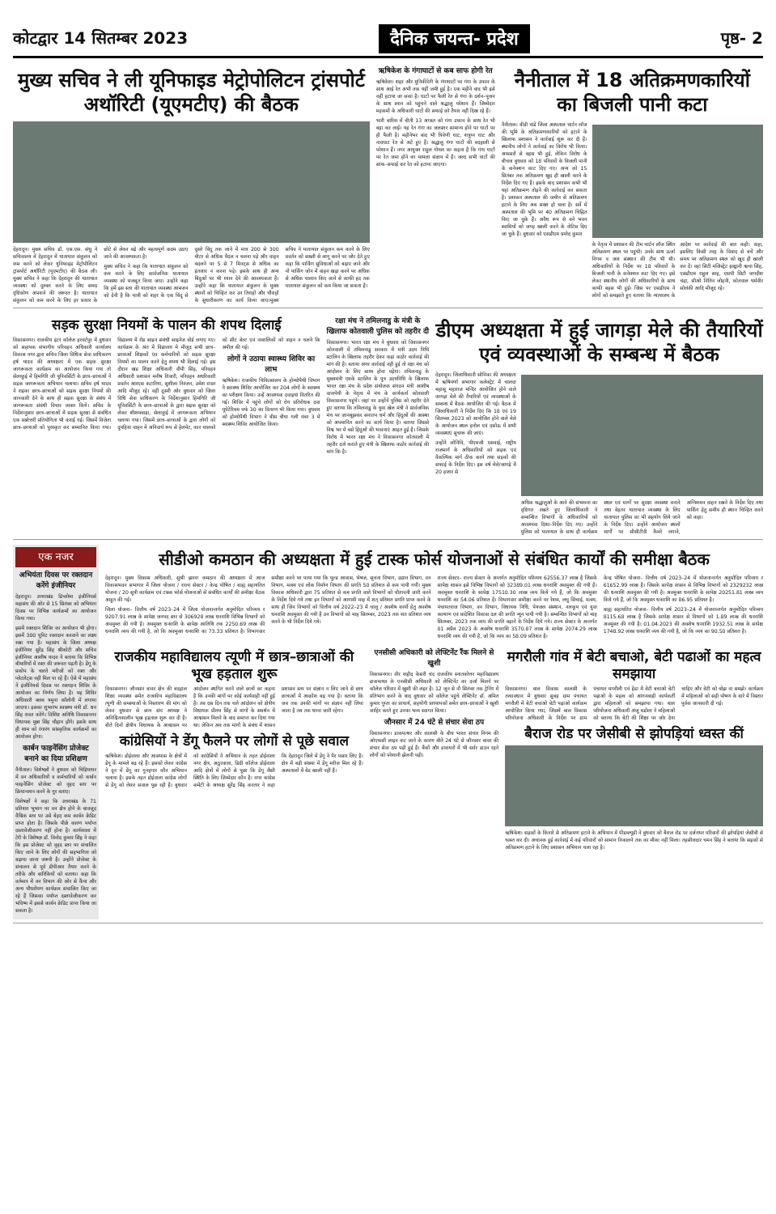कोटद्वार 14 सितम्बर 2023 दैनिक जयन्त- प्रदेश पृष्ठ- 2
मुख्य सचिव ने ली यूनिफाइड मेट्रोपोलिटन ट्रांसपोर्ट अथॉरिटी (यूएमटीए) की बैठक
देहरादून। मुख्य सचिव डॉ. एस.एस. संधु ने सचिवालय में देहरादून में यातायात संकुलन को कम करने को लेकर यूनिफाइड मेट्रोपोलिटन ट्रांसपोर्ट अथॉरिटी (यूएमटीए) की बैठक ली। मुख्य सचिव ने कहा कि देहरादून की यातायात व्यवस्था को दुरुस्त करने के लिए समग्र दृष्टिकोण अपनाने की जरूरत है। यातायात संकुलन को कम करने के लिए हर प्रकार के छोटे से लेकर बड़े और महत्वपूर्ण कदम उठाए जाने की आवश्यकता है।
मुख्य सचिव ने कहा कि यातायात संकुलन को कम करने के लिए सार्वजनिक यातायात व्यवस्था को मजबूत किया जाए। उन्होंने कहा कि हमें इस स्तर की यातायात व्यवस्था आमजन को देनी है कि यात्री को शहर के एक बिंदु से दूसरे बिंदु तक जाने में मात्र 200 से 300 मीटर से अधिक पैदल न चलना पड़े और वाहन बदलने पर 5 से 7 मिनट्स से अधिक का इंतजार न करना पड़े। इसके साथ ही अन्य बिंदुओं पर भी ध्यान देने की आवश्यकता है। उन्होंने कहा कि यातायात संकुलन के मुख्य स्थानों को चिन्हित कर उन तिराहों और चौराहों के सुधारीकरण का कार्य किया जाए।मुख्य सचिव ने यातायात संकुलन कम करने के लिए प्रवर्तन को सख्ती से लागू करने पर जोर देते हुए कहा कि पार्किंग सुविधाओं को बढ़ाए जाने और नो पार्किंग जोन में वाहन खड़ा करने पर अधिक से अधिक चालान किए जाने से काफी हद तक यातायात संकुलन को कम किया जा सकता है।
ऋषिकेश के गंगाघाटों से कब साफ होगी रेत
ऋषिकेश। शहर और मुनिकीरेती के गंगाघाटों पर गंगा के उफान के साथ आई रेत अभी तक यहीं जमी हुई है। एक महीने बाद भी इसे नहीं हटाया जा सका है। घाटों पर फैली रेत से गंगा के दर्शन–पूजन के साथ स्नान को पहुंचने वाले श्रद्धालु परेशान हैं। जिम्मेदार महकमों के अधिकारी घाटों की सफाई को तैयार नहीं दिख रहे हैं।
भारी बारिश में बीती 13 अगस्त को गंगा उफान के साथ रेत भी बहा कर लाई। यह रेत गंगा का जलस्तर सामान्य होने पर घाटों पर ही फैली है। महीनेभर बाद भी त्रिवेणी घाट, शत्रुघ्न घाट और नावघाट रेत से अटे हुए हैं। श्रद्धालु गंगा घाटों की बदहाली से परेशान हैं। नगर आयुक्त राहुल गोयल का कहना है कि गंगा घाटों पर रेत जमा होने का मामला संज्ञान में है। जल्द सभी घाटों की साफ–सफाई कर रेत को हटाया जाएगा।
नैनीताल में 18 अतिक्रमणकारियों का बिजली पानी कटा
नैनीताल। बीडी पांडे जिला अस्पताल चार्टन लॉज की भूमि के अतिक्रमणकारियों को हटाने के खिलाफ प्रशासन ने कार्रवाई शुरू कर दी है। स्थानीय लोगों ने कार्रवाई का विरोध भी किया। अफसरों से बहस भी हुई, लेकिन विरोध के बीचज बुधवार को 18 परिवारों के बिजली पानी के कनेक्शन काट दिए गए। अन्य को 15 सितंबर तक अतिक्रमण खुद ही खाली करने के निर्देश दिए गए हैं। इसके बाद प्रशासन कभी भी यहां अतिक्रमण तोड़ने की कार्रवाई कर सकता है। प्रशासन अस्पताल की जमीन से अतिक्रमण हटाने के लिए अब सख्त हो चला है। सर्वे में अस्पताल की भूमि पर 40 अतिक्रमण चिह्नित किए जा चुके हैं। अवैध रूप से बने भवन स्वामियों को जगह खाली करने के नोटिस दिए जा चुके हैं। बुधवार को एसडीएम प्रमोद कुमार
के नेतृत्व में प्रशासन की टीम चार्टन लॉज स्थित अतिक्रमण स्थल पर पहुंची। उनके साथ ऊर्जा निगम व जल संस्थान की टीम भी थी। अधिकारियों के निर्देश पर 18 परिवारों के बिजली पानी के कनेक्शन काट दिए गए। इसे लेकर स्थानीय लोगों की अधिकारियों के साथ काफी बहस भी हुई। जिस पर एसडीएम ने लोगों को समझाते हुए बताया कि न्यायालय के आदेश पर कार्रवाई की बात कही। कहा, इसलिए किसी तरह के विवाद से बचें और समय पर अतिक्रमण स्थल को खुद ही खाली कर दें। वहां सिटी मजिस्ट्रेट हल्द्वानी ऋचा सिंह, एसडीएम राहुल साह, एसपी सिटी जगदीश चंद्रा, सीओ नितिन लोहनी, कोतवाल धर्मवीर सोलंकी आदि मौजूद रहे।
सड़क सुरक्षा नियमों के पालन की शपथ दिलाई
विकासनगर। राजकीय इंटर कॉलेज हरबर्टपुर में बुधवार को सहायक संभागीय परिवहन अधिकारी कार्यालय विकास नगर द्वारा सचिव जिला विधिक सेवा प्राधिकरण हर्ष यादव की अध्यक्षता में एक सड़क सुरक्षा जागरूकता कार्यक्रम का आयोजन किया गया तो सेलाकुई में हिमगिरि जी यूनिवर्सिटी के छात्र–छात्राओं ने सड़क जागरूकता अभियान चलाया। सचिव हर्ष यादव ने राइका छात्र–छात्राओं को सड़क सुरक्षा नियमों की जानकारी देने के साथ ही सड़क सुरक्षा के संबंध में जागरूकता संबंधी विचार व्यक्त किये। सचिव के निर्देशानुसार छात्र–छात्राओं में सड़क सुरक्षा से संबंधित एक प्रश्नोत्तरी प्रतियोगिता भी कराई गई। जिसमें विजेता छात्र–छात्राओं को पुरस्कृत कर सम्मानित किया गया। विद्यालय में रोड साइन संबंधी साइनेज बोर्ड लगाए गए। कार्यक्रम के अंत में विद्यालय मे मौजूद सभी छात्र–छात्राओं शिक्षकों एंव कर्मचारियों को सड़क सुरक्षा नियमों का पालन करने हेतु शपथ भी दिलाई गई। इस दौरान खंड शिक्षा अधिकारी वीपी सिंह, परिवहन अधिकारी प्रशासन मनीष तिवारी, परिवहन अधरिकारी प्रवर्तन आरएस कटारिया, सुशीला निरंजन, उमेश रावत आदि मौजूद रहे। वहीं दूसरी ओर बुधवार को जिला विधि सेवा प्राधिकरण के निर्देशानुसार हिमगिरि जी यूनिवर्सिटी के छात्र–छात्राओं के द्वारा सड़क सुरक्षा को लेकर शीशमबाड़ा, सेलाकुई में जागरूकता अभियान चलाया गया। जिसमें छात्र–छात्राओं के द्वारा लोगों को दुपहिया वाहन मे अनिवार्य रूप से हेलमेट, कार चालको को सीट बेल्ट एवं नाबालिकों को वाहन न चलने कि अपील की गई।
लोगों ने उठाया स्वास्थ्य शिविर का लाभ
ऋषिकेश। राजकीय चिकित्सालय के होम्योपैथी विभाग ने स्वास्थ्य शिविर आयोजित कर 204 लोगों के स्वास्थ्य का परीक्षण किया। उन्हें आवश्यक दवाइयां वितरित की गई। शिविर में पहुंचे लोगों को रोग प्रतिरोधक दवा यूपेटेरियम पर्फ 30 का वितरण भी किया गया। बुधवार को होम्योपैथी विभाग ने बीस बीघा गली नंबर 3 में स्वास्थ्य शिविर आयोजित किया।
रक्षा मंच ने तमिलनाडु के मंत्री के खिलाफ कोतवाली पुलिस को तहरीर दी
विकासनगर। भारत रक्षा मंच ने बुधवार को विकासनगर कोतवाली में तमिलनाडु सरकार में मंत्री उदय निधि स्टालिन के खिलाफ तहरीर देकर कड़ा कठोर कार्रवाई की मांग की है। बताया अगर कार्रवाई नहीं हुई तो रक्षा मंच को आंदोलन के लिए बाध्य होना पड़ेगा। तमिलनाडु के मुख्यमंत्री एमके स्टालिन के पुत्र उदयनिधि के खिलाफ भारत रक्षा मंच के प्रदेश संयोजक संगठन मंत्री आशीष वाजपेयी के नेतृत्व में मंच के कार्यकर्ता कोतवाली विकासनगर पहुंचे। जहां पर उन्होंने पुलिस को तहरीर देते हुए बताया कि तमिलनाडु के युवा खेल मंत्री ने सार्वजनिक मंच पर जानबूझकर सनातन धर्म और हिंदुओं की आस्था को अपमानित करने का कार्य किया है। बताया जिससे विश्व भर में बसे हिंदुओं की भावनाएं आहत हुई है। जिसके विरोध में भारत रक्षा मंच ने विकासनगर कोतवाली में तहरीर दर्ज कराते हुए मंत्री के खिलाफ कठोर कार्रवाई की मांग कि है।
डीएम अध्यक्षता में हुई जागड़ा मेले की तैयारियों एवं व्यवस्थाओं के सम्बन्ध में बैठक
देहरादून। जिलाधिकारी सोनिका की अध्यक्षता में ऋषिपर्णा सभागार कलेक्ट्रेट में चालदा महासू महाराज मन्दिर आयोजित होने वाले जागड़ा मेले की तैयारियों एवं व्यवस्थाओं के सम्बन्ध में बैठक आयोजित की गई। बैठक में जिलाधिकारी ने निर्देश दिए कि 18 एवं 19 सितम्बर 2023 को आयोजित होने वाले मेले के आयोजन स्थल हनोल एवं दसोऊ में सभी व्यवस्थाएं सुचारू की जाएं।
उन्होंने लोनिवि, पीएमजी एसवाई, राष्ट्रीय राजमार्ग के अधिकारियों को सड़क एवं वैकल्पिक मार्ग ठीक करने तथा सड़कों की सफाई के निर्देश दिए। इस वर्ष मेले/जागड़े में 20 हजार से
अधिक श्रद्धालुओं के आने की संभावना का दृष्टिगत रखते हुए जिलाधिकारी ने सम्बन्धित विभागों के अधिकारियों को आवश्यक दिशा–निर्देश दिए गए। उन्होंने पुलिस को यातायात के साथ ही कार्यक्रम स्थल एवं मार्गो पर सुरक्षा व्यवस्था बनाने तथा बेहतर यातायात व्यवस्था के लिए यातायात पुलिस का भी सहयोग लिये जाने के निर्देश दिए। उन्होंने आयोजन स्थलों मार्गों पर सीसीटीवी कैमरे लगाने, अग्निशमन वाहन रखने के निर्देश दिए तथा पार्किंग हेतु समीप ही स्थान चिन्हित करने को कहा।
एक नजर
अभियंता दिवस पर रक्तदान करेंगे इंजीनियर
देहरादून। उत्तराखंड डिप्लोमा इंजीनियर्स महासंघ की ओर से 15 सितंबर को अभियंता दिवस पर विभिन्न कार्यक्रमों का आयोजन किया गया।
इसमें रक्तदान शिविर का आयोजन भी होगा। इसमें 300 यूनिट रक्तदान करवाने का लक्ष्य रखा गया है। महासंघ के जिला अध्यक्ष इंजीनियर सुरेंद्र सिंह श्रीकोटी और सचिव इंजीनियर आशीष यादव ने बताया कि विभिन्न बीमारियों में रक्त की जरूरत पड़ती है। डेंगू के प्रकोप के चलते मरीजों को रक्त और प्लेटलेट्स नहीं मिल पा रहे हैं। ऐसे में महासंघ ने इंजीनियर्स दिवस पर रक्तदान शिविर के आयोजन का निर्णय लिया है। यह शिविर अधिकारी क्लब यमुना कॉलोनी में लगाया जाएगा। इसका शुभारंभ स्वास्थ्य मंत्री डॉ. धन सिंह रावत करेंगे। विशिष्ट अतिथि विकासनगर विधायक मुन्ना सिंह चौहान होंगे। इसके साथ ही शाम को रंगारंग सांस्कृतिक कार्यक्रमों का आयोजन होगा।
कार्बन फाइनेंसिंग प्रोजेक्ट बनाने का दिया प्रशिक्षण
नैनीताल। विशेषज्ञों ने बुधवार को चिड़ियाघर में वन अधिकारियों व कर्मचारियों को कार्बन फाइनेंसिंग प्रोजेक्ट को वृहद स्तर पर क्रियान्वयन करने के गुर बताए।
विशेषज्ञों ने कहा कि उत्तराखंड के 71 प्रतिशत भूभाग पर वन क्षेत्र होने के बावजूद वैश्विक स्तर पर उसे बेहद कम कार्बन क्रेडिट प्राप्त होता है। जिसके पीछे कारण पर्याप्त दस्तावेजीकरण नहीं होना है। कार्यशाला में टेरी के विशेषज्ञ डॉ. विनोद कुमार सिंह ने कहा कि इस प्रोजेक्ट को वृहद स्तर पर संचालित किए जाने के लिए लोगों की सहभागिता को बढ़ाया जाना जरूरी है। उन्होंने प्रोजेक्ट के संचालन से पूर्व डीपीआर तैयार करने के तरीके और बारिकियों को बताया। कहा कि वर्तमान में वन विभाग की ओर से कैंपा और अन्य पौधरोपण कार्यक्रम संचालित किए जा रहे हैं जिसका पर्याप्त दस्तावेजीकरण कर भविष्य में इससे कार्बन क्रेडिट प्राप्त किया जा सकता है।
सीडीओ कमठान की अध्यक्षता में हुई टास्क फोर्स योजनाओं से संबंधित कार्यों की समीक्षा बैठक
देहरादून। मुख्य विकास अधिकारी, सुश्री झरना कमठान की अध्यक्षता में आज विकासभवन सभागार में जिला योजना / राज्य सेक्टर / केन्द्र पोषित / बाह्य सहायतित योजना / 20 सूत्री कार्यक्रम एवं टास्क फोर्स योजनाओं से संबंधित कार्यों की समीक्षा बैठक आहूत की गई।
जिला योजना– वित्तीय वर्ष 2023–24 में जिला योजनान्तर्गत अनुमोदित परिव्यय र 9207.91 लाख के सापेक्ष जनपद स्तर से 306928 लाख धनराशि विभिन्न विभागों को अवमुक्त की गयी है। अवमुक्त धनराशि के सापेक्ष आतिथि तक 2250.69 लाख की धनराशि व्यय की गयी है, जो कि अवमुक्त धनराशि का 73.33 प्रतिशत है। विभागवार समीक्षा करने पर पाया गया कि पूल्ड आवास, भेषज, सूचना विभाग, उद्यान विभाग, वन विभाग, मत्स्य एवं लोक निर्माण विभाग की प्रगति 50 प्रतिशत से कम पायी गयीं। मुख्य विकास अधिकारी द्वारा 75 प्रतिशत से कम प्रगति वाले विभागों को चौतावनी जारी करने के निर्देश दिये गये तथा इन विभागों को आगामी माह में शत् प्रतिशत प्रगति प्राप्त करने के साथ ही जिन विभागों को वित्तीय वर्ष 2022–23 में चालू / अवशेष कार्यो हेतु अवशेष धनराशि अवमुक्त की गयी है उन विभागों को माह सितम्बर, 2023 तक शत प्रतिशत व्यय करने के भी निर्देश दिये गये।
राज्य सेक्टर– राज्य सेक्टर के अन्तर्गत अनुमोदित परिव्यय 62556.37 लाख है जिसके सापेक्ष शासन इसे विभिन्न विभागों को 32389.01 लाख धनराशि अवमुक्त की गयी है। अवमुक्त धनराशि के सापेक्ष 17510.30 लाख व्यय किये गये हैं, जो कि अवमुक्त धनराशि का 54.06 प्रतिशत है। विभागवार समीक्षा करने पर रेशम, लघु सिंचाई, मत्स्य, पंचायतराज विभाग, वन विभाग, विधायक निधि, पेयजल संस्थान, नलकूप एवं युवा कल्याण एवं प्रादेशित विकास दल की प्रगति न्यून पायी गयी है। सम्बन्धित विभागों को माह सितम्बर, 2023 तक व्यय की प्रगति बढ़ाने के निर्देश दिये गये। राज्य सेक्टर के अन्तर्गत 01 अप्रैल 2023 के अवशेष धनराशि 3570.87 लाख के सापेक्ष 2074.29 लाख धनराशि व्यय की गयी है, जो कि व्यय का 58.09 प्रतिशत है।
केन्द्र पोषित योजना– वित्तीय वर्ष 2023–24 में योजनान्तर्गत अनुमोदित परिव्यय र 61652.99 लाख है। जिसके सापेक्ष शासन से विभिन्न विभागों को 2329232 लाख की धनराशि अवमुक्त की गयी है। अवमुक्त धनराशि के सापेक्ष 20251.81 लाख व्यय किये गये हैं, जो कि अवमुक्त धनराशि का 86.95 प्रतिशत है।
बाह्य सहायतित योजना– वित्तीय वर्ष 2023–24 में योजनान्तर्गत अनुमोदित परिव्यय 8115.68 लाख है जिसके सापेक्ष शासन से विभागों को 1.89 लाख की धनराशि अवमुक्त की गयी है। 01.04.2023 की अवशेष धनराशि 1932.51 लाख के सापेक्ष 1748.92 लाख धनराशि व्यय की गयी है, जो कि व्यय का 90.50 प्रतिशत है।
राजकीय महाविद्यालय त्यूणी में छात्र–छात्राओं की भूख हड़ताल शुरू
विकासनगर। जौनसार बावर क्षेत्र की बदहाल शिक्षा व्यवस्था समेत राजकीय महाविद्यालय त्यूणी की समस्याओं के निस्तारण की मांग को लेकर बुधवार से छात्र संघ अध्यक्ष ने अनिश्चितकालीन भूख हड़ताल शुरू कर दी है। बीते दिनों क्षेत्रीय विधायक के आश्वासन पर आंदोलन स्थगित करने वाले छात्रों का कहना है कि उनकी मांगों पर कोई कार्यवाही नहीं हुई है। तब दस दिन तक चले आंदोलन को क्षेत्रीय विधायक प्रीतम सिंह से मांगों के समर्थन में आश्वासन मिलने के बाद समाप्त कर दिया गया था। लेकिन अब तक मांगों के संबंध में शासन प्रशासन स्तर पर संज्ञान न लिए जाने से छात्र छात्राओं में आक्रोश बढ़ गया है। बताया कि जब तक उनकी मांगों पर संज्ञान नहीं लिया जाता है तब तक धरना जारी रहेगा।
कांग्रेसियों ने डेंगू फैलने पर लोगों से पूछे सवाल
ऋषिकेश। डोईवाला और आसपास के क्षेत्रों में डेंगू के मामले बढ़ रहे हैं। इसको लेकर कांग्रेस ने दून में डेंगू का गुनहगार कौन अभियान चलाया है। इसके तहत डोईवाला कांग्रेस लोगों से डेंगू को लेकर सवाल पूछ रही है। बुधवार को कांग्रेसियों ने अभियान के तहत डोईवाला नगर क्षेत्र, अठूरवाला, डिग्री कॉलेज डोईवाला आदि क्षेत्रों में लोगों से पूछा कि डेंगू जैसी स्थिति के लिए जिम्मेदार कौन है। नगर कांग्रेस कमेटी के अध्यक्ष सुरेंद्र सिंह करतार ने कहा कि देहरादून जिले में डेंगू ने पैर पसार लिए है। क्षेत्र में बड़ी संख्या में डेंगू मरीज मिल रहे हैं। अस्पतालों में बेड खाली नहीं हैं।
एनसीसी अधिकारी को लेफ्टिनेंट रैंक मिलने से खुशी
विकासनगर। वीर शहीद केसरी चंद राजकीय स्नातकोत्तर महाविद्यालय डाकपत्थर के एनसीसी अधिकारी को लेफ्टिनेंट का दर्जा मिलने पर कॉलेज परिवार में खुशी की लहर है। 12 जून से नौ सितंबर तक ट्रेनिंग में प्रतिभाग करने के बाद बुधवार को कॉलेज पहुंचे लेफ्टिनेंट डॉ. अमित कुमार गुप्ता का प्राचार्य, सहयोगी प्राध्यापकों समेत छात्र–छात्राओं ने खुशी जाहिर करते हुए उनका भव्य स्वागत किया।
जौनसार में 24 घंटे से संचार सेवा ठप
विकासनगर। डाकपत्थर और कालसी के बीच भारत संचार निगम की ओएफसी लाइन कट जाने के कारण बीते 24 घंटे से जौनसार बावर की संचार सेवा ठप पड़ी हुई है। बैंकों और डाकघरों में भी सर्वर डाउन रहने लोगों को परेशानी झेलनी पड़ी।
मगरौली गांव में बेटी बचाओ, बेटी पढाओं का महत्व समझाया
विकासनगर। बाल विकास कालसी के तत्वावधान में बुधवार सुबह ग्राम पंचायत मगरौली में बेटी बचाओ बेटी पढ़ाओ कार्यक्रम आयोजित किया गया, जिसमें बाल विकास परियोजना अधिकारी के निर्देश पर ग्राम पंचायत मगरौली एवं हेडा में बेटी बचाओ बेटी पढ़ाओ के महत्व को आंगनबाड़ी कार्यकर्ती द्वारा महिलाओं को समझाया गया। बाल परियोजना अधिकारी अंजू बडोला ने महिलाओं को बताया कि बेटी की शिक्षा पर जोर देना चाहिए और बेटी को बोझ ना समझे। कार्यक्रम में महिलाओं को सही पोषण के बारे में विस्तार पूर्वक जानकारी दी गई।
बैराज रोड पर जेसीबी से झोपड़ियां ध्वस्त कीं
ऋषिकेश। सड़कों के किनारे से अतिक्रमण हटाने के अभियान में पीडब्ल्यूडी ने बुधवार को बैराज रोड पर दर्जनभर परिवारों की झोपड़ियां जेसीबी से ध्वस्त कर दी। अचानक हुई कार्रवाई में कई परिवारों को सामान निकालने तक का मौका नहीं मिला। तहसीलदार चमन सिंह ने बताया कि सड़कों से अतिक्रमण हटाने के लिए प्रशासन अभियान चला रहा है।